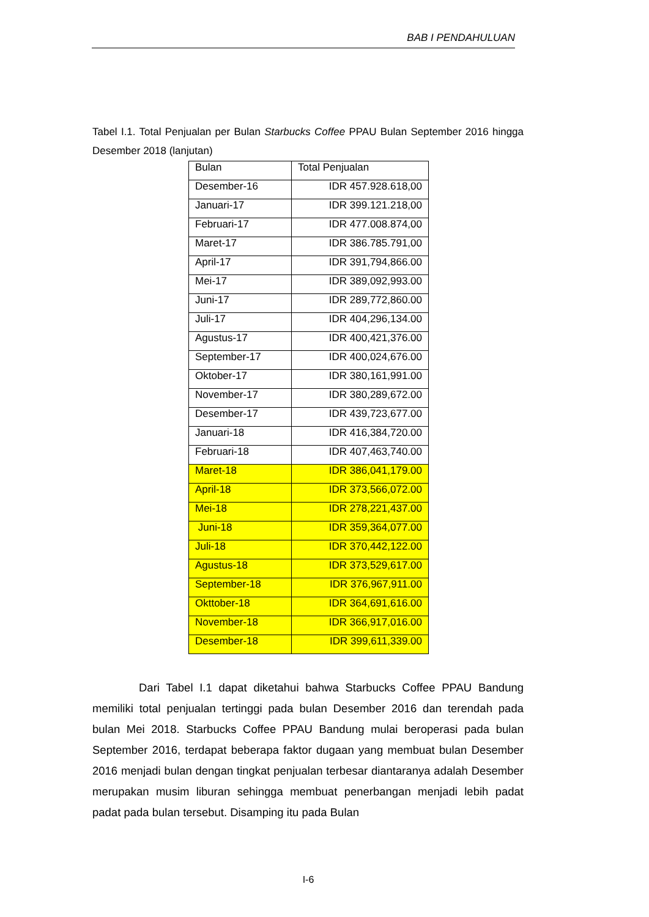BAB I PENDAHULUAN
Tabel I.1. Total Penjualan per Bulan Starbucks Coffee PPAU Bulan September 2016 hingga Desember 2018 (lanjutan)
| Bulan | Total Penjualan |
| Desember-16 | IDR 457.928.618,00 |
| Januari-17 | IDR 399.121.218,00 |
| Februari-17 | IDR 477.008.874,00 |
| Maret-17 | IDR 386.785.791,00 |
| April-17 | IDR 391,794,866.00 |
| Mei-17 | IDR 389,092,993.00 |
| Juni-17 | IDR 289,772,860.00 |
| Juli-17 | IDR 404,296,134.00 |
| Agustus-17 | IDR 400,421,376.00 |
| September-17 | IDR 400,024,676.00 |
| Oktober-17 | IDR 380,161,991.00 |
| November-17 | IDR 380,289,672.00 |
| Desember-17 | IDR 439,723,677.00 |
| Januari-18 | IDR 416,384,720.00 |
| Februari-18 | IDR 407,463,740.00 |
| Maret-18 | IDR 386,041,179.00 |
| April-18 | IDR 373,566,072.00 |
| Mei-18 | IDR 278,221,437.00 |
| Juni-18 | IDR 359,364,077.00 |
| Juli-18 | IDR 370,442,122.00 |
| Agustus-18 | IDR 373,529,617.00 |
| September-18 | IDR 376,967,911.00 |
| Okttober-18 | IDR 364,691,616.00 |
| November-18 | IDR 366,917,016.00 |
| Desember-18 | IDR 399,611,339.00 |
Dari Tabel I.1 dapat diketahui bahwa Starbucks Coffee PPAU Bandung memiliki total penjualan tertinggi pada bulan Desember 2016 dan terendah pada bulan Mei 2018. Starbucks Coffee PPAU Bandung mulai beroperasi pada bulan September 2016, terdapat beberapa faktor dugaan yang membuat bulan Desember 2016 menjadi bulan dengan tingkat penjualan terbesar diantaranya adalah Desember merupakan musim liburan sehingga membuat penerbangan menjadi lebih padat padat pada bulan tersebut. Disamping itu pada Bulan
I-6